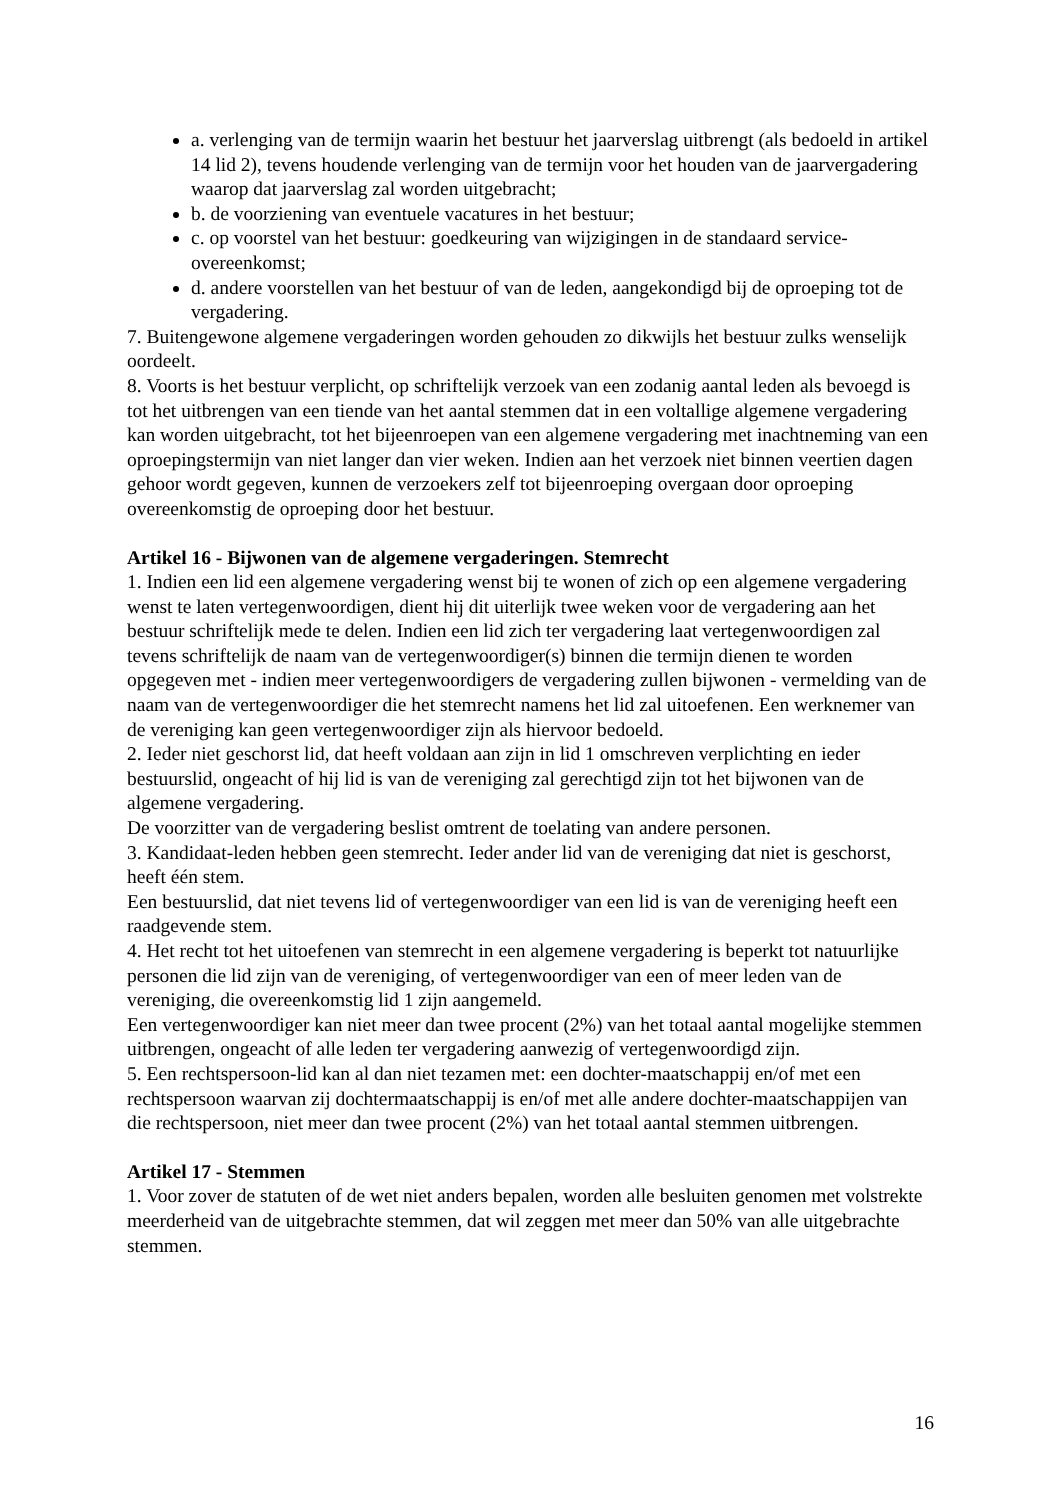a. verlenging van de termijn waarin het bestuur het jaarverslag uitbrengt (als bedoeld in artikel 14 lid 2), tevens houdende verlenging van de termijn voor het houden van de jaarvergadering waarop dat jaarverslag zal worden uitgebracht;
b. de voorziening van eventuele vacatures in het bestuur;
c. op voorstel van het bestuur: goedkeuring van wijzigingen in de standaard service-overeenkomst;
d. andere voorstellen van het bestuur of van de leden, aangekondigd bij de oproeping tot de vergadering.
7. Buitengewone algemene vergaderingen worden gehouden zo dikwijls het bestuur zulks wenselijk oordeelt.
8. Voorts is het bestuur verplicht, op schriftelijk verzoek van een zodanig aantal leden als bevoegd is tot het uitbrengen van een tiende van het aantal stemmen dat in een voltallige algemene vergadering kan worden uitgebracht, tot het bijeenroepen van een algemene vergadering met inachtneming van een oproepingstermijn van niet langer dan vier weken. Indien aan het verzoek niet binnen veertien dagen gehoor wordt gegeven, kunnen de verzoekers zelf tot bijeenroeping overgaan door oproeping overeenkomstig de oproeping door het bestuur.
Artikel 16 - Bijwonen van de algemene vergaderingen. Stemrecht
1. Indien een lid een algemene vergadering wenst bij te wonen of zich op een algemene vergadering wenst te laten vertegenwoordigen, dient hij dit uiterlijk twee weken voor de vergadering aan het bestuur schriftelijk mede te delen. Indien een lid zich ter vergadering laat vertegenwoordigen zal tevens schriftelijk de naam van de vertegenwoordiger(s) binnen die termijn dienen te worden opgegeven met - indien meer vertegenwoordigers de vergadering zullen bijwonen - vermelding van de naam van de vertegenwoordiger die het stemrecht namens het lid zal uitoefenen. Een werknemer van de vereniging kan geen vertegenwoordiger zijn als hiervoor bedoeld.
2. Ieder niet geschorst lid, dat heeft voldaan aan zijn in lid 1 omschreven verplichting en ieder bestuurslid, ongeacht of hij lid is van de vereniging zal gerechtigd zijn tot het bijwonen van de algemene vergadering.
De voorzitter van de vergadering beslist omtrent de toelating van andere personen.
3. Kandidaat-leden hebben geen stemrecht. Ieder ander lid van de vereniging dat niet is geschorst, heeft één stem.
Een bestuurslid, dat niet tevens lid of vertegenwoordiger van een lid is van de vereniging heeft een raadgevende stem.
4. Het recht tot het uitoefenen van stemrecht in een algemene vergadering is beperkt tot natuurlijke personen die lid zijn van de vereniging, of vertegenwoordiger van een of meer leden van de vereniging, die overeenkomstig lid 1 zijn aangemeld.
Een vertegenwoordiger kan niet meer dan twee procent (2%) van het totaal aantal mogelijke stemmen uitbrengen, ongeacht of alle leden ter vergadering aanwezig of vertegenwoordigd zijn.
5. Een rechtspersoon-lid kan al dan niet tezamen met: een dochter-maatschappij en/of met een rechtspersoon waarvan zij dochtermaatschappij is en/of met alle andere dochter-maatschappijen van die rechtspersoon, niet meer dan twee procent (2%) van het totaal aantal stemmen uitbrengen.
Artikel 17 - Stemmen
1. Voor zover de statuten of de wet niet anders bepalen, worden alle besluiten genomen met volstrekte meerderheid van de uitgebrachte stemmen, dat wil zeggen met meer dan 50% van alle uitgebrachte stemmen.
16